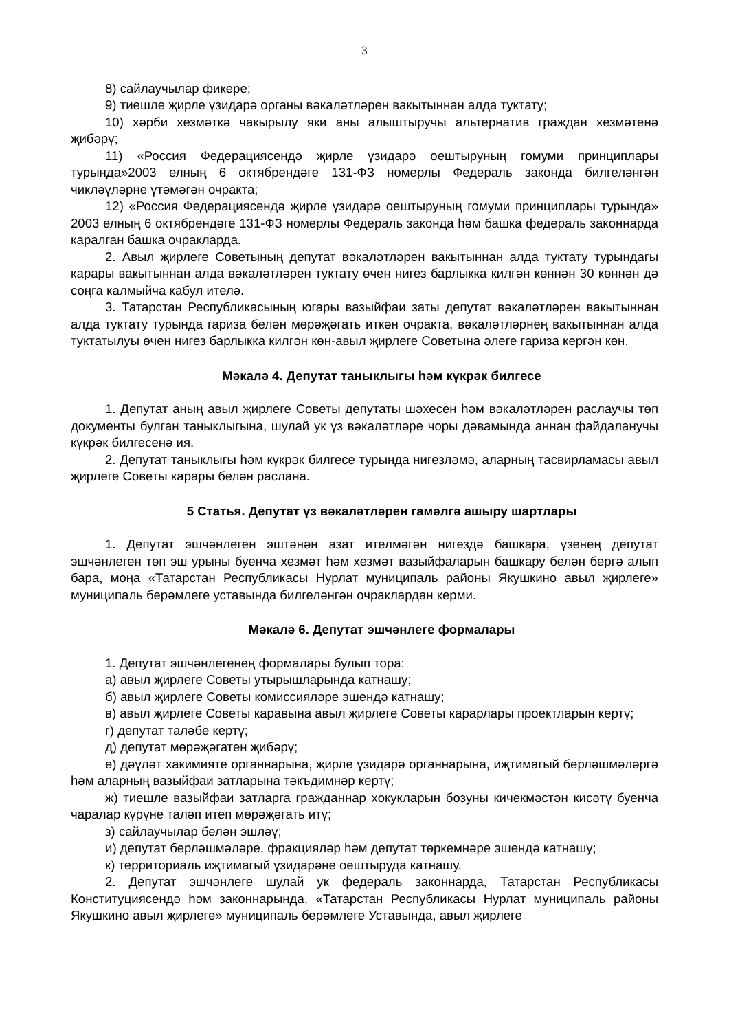3
8) сайлаучылар фикере;
9) тиешле җирле үзидарә органы вәкаләтләрен вакытыннан алда туктату;
10) хәрби хезмәткә чакырылу яки аны алыштыручы альтернатив граждан хезмәтенә җибәрү;
11) «Россия Федерациясендә җирле үзидарә оештыруның гомуми принциплары турында»2003 елның 6 октябрендәге 131-ФЗ номерлы Федераль законда билгеләнгән чикләүләрне үтәмәгән очракта;
12) «Россия Федерациясендә җирле үзидарә оештыруның гомуми принциплары турында» 2003 елның 6 октябрендәге 131-ФЗ номерлы Федераль законда һәм башка федераль законнарда каралган башка очракларда.
2. Авыл җирлеге Советының депутат вәкаләтләрен вакытыннан алда туктату турындагы карары вакытыннан алда вәкаләтләрен туктату өчен нигез барлыкка килгән көннән 30 көннән дә соңга калмыйча кабул ителә.
3. Татарстан Республикасының югары вазыйфаи заты депутат вәкаләтләрен вакытыннан алда туктату турында гариза белән мөрәҗәгать иткән очракта, вәкаләтләрнең вакытыннан алда туктатылуы өчен нигез барлыкка килгән көн-авыл җирлеге Советына әлеге гариза кергән көн.
Мәкалә 4. Депутат таныклыгы һәм күкрәк билгесе
1. Депутат аның авыл җирлеге Советы депутаты шәхесен һәм вәкаләтләрен раслаучы төп документы булган таныклыгына, шулай ук үз вәкаләтләре чоры дәвамында аннан файдаланучы күкрәк билгесенә ия.
2. Депутат таныклыгы һәм күкрәк билгесе турында нигезләмә, аларның тасвирламасы авыл җирлеге Советы карары белән раслана.
5 Статья. Депутат үз вәкаләтләрен гамәлгә ашыру шартлары
1. Депутат эшчәнлеген эштәнән азат ителмәгән нигездә башкара, үзенең депутат эшчәнлеген төп эш урыны буенча хезмәт һәм хезмәт вазыйфаларын башкару белән бергә алып бара, моңа «Татарстан Республикасы Нурлат муниципаль районы Якушкино авыл җирлеге» муниципаль берәмлеге уставында билгеләнгән очраклардан керми.
Мәкалә 6. Депутат эшчәнлеге формалары
1. Депутат эшчәнлегенең формалары булып тора:
а) авыл җирлеге Советы утырышларында катнашу;
б) авыл җирлеге Советы комиссияләре эшендә катнашу;
в) авыл җирлеге Советы каравына авыл җирлеге Советы карарлары проектларын кертү;
г) депутат таләбе кертү;
д) депутат мөрәҗәгатен җибәрү;
е) дәүләт хакимияте органнарына, җирле үзидарә органнарына, иҗтимагый берләшмәләргә һәм аларның вазыйфаи затларына тәкъдимнәр кертү;
ж) тиешле вазыйфаи затларга гражданнар хокукларын бозуны кичекмәстән кисәтү буенча чаралар күрүне таләп итеп мөрәҗәгать итү;
з) сайлаучылар белән эшләү;
и) депутат берләшмәләре, фракцияләр һәм депутат төркемнәре эшендә катнашу;
к) территориаль иҗтимагый үзидарәне оештыруда катнашу.
2. Депутат эшчәнлеге шулай ук федераль законнарда, Татарстан Республикасы Конституциясендә һәм законнарында, «Татарстан Республикасы Нурлат муниципаль районы Якушкино авыл җирлеге» муниципаль берәмлеге Уставында, авыл җирлеге